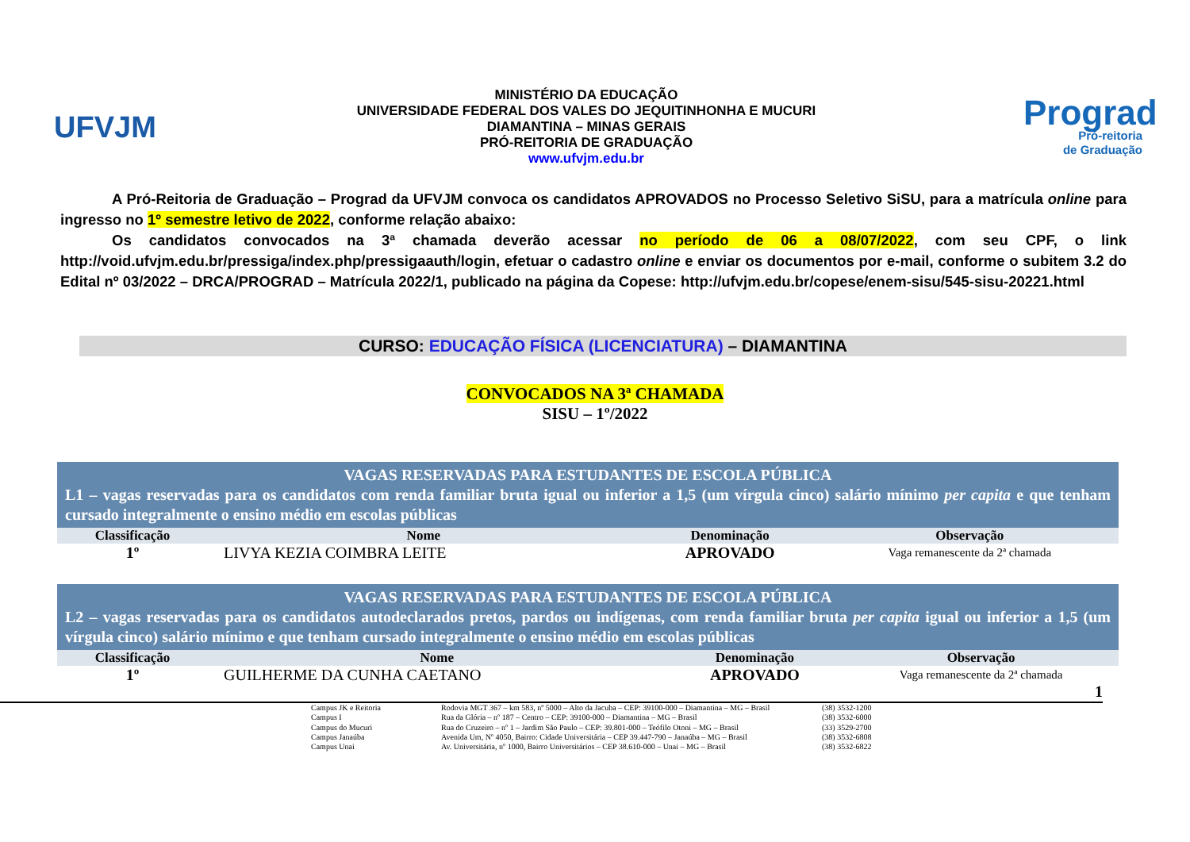UFVJM
MINISTÉRIO DA EDUCAÇÃO
UNIVERSIDADE FEDERAL DOS VALES DO JEQUITINHONHA E MUCURI
DIAMANTINA – MINAS GERAIS
PRÓ-REITORIA DE GRADUAÇÃO
www.ufvjm.edu.br
Prograd
Pró-reitoria
de Graduação
A Pró-Reitoria de Graduação – Prograd da UFVJM convoca os candidatos APROVADOS no Processo Seletivo SiSU, para a matrícula online para ingresso no 1º semestre letivo de 2022, conforme relação abaixo:
Os candidatos convocados na 3ª chamada deverão acessar no período de 06 a 08/07/2022, com seu CPF, o link http://void.ufvjm.edu.br/pressiga/index.php/pressigaauth/login, efetuar o cadastro online e enviar os documentos por e-mail, conforme o subitem 3.2 do Edital nº 03/2022 – DRCA/PROGRAD – Matrícula 2022/1, publicado na página da Copese: http://ufvjm.edu.br/copese/enem-sisu/545-sisu-20221.html
CURSO: EDUCAÇÃO FÍSICA (LICENCIATURA) – DIAMANTINA
CONVOCADOS NA 3ª CHAMADA
SISU – 1º/2022
| VAGAS RESERVADAS PARA ESTUDANTES DE ESCOLA PÚBLICA L1 – vagas reservadas para os candidatos com renda familiar bruta igual ou inferior a 1,5 (um vírgula cinco) salário mínimo per capita e que tenham cursado integralmente o ensino médio em escolas públicas | | | |
| --- | --- | --- | --- |
| Classificação | Nome | Denominação | Observação |
| 1º | LIVYA KEZIA COIMBRA LEITE | APROVADO | Vaga remanescente da 2ª chamada |
| VAGAS RESERVADAS PARA ESTUDANTES DE ESCOLA PÚBLICA L2 – vagas reservadas para os candidatos autodeclarados pretos, pardos ou indígenas, com renda familiar bruta per capita igual ou inferior a 1,5 (um vírgula cinco) salário mínimo e que tenham cursado integralmente o ensino médio em escolas públicas | | | |
| --- | --- | --- | --- |
| Classificação | Nome | Denominação | Observação |
| 1º | GUILHERME DA CUNHA CAETANO | APROVADO | Vaga remanescente da 2ª chamada |
1
Campus JK e Reitoria Rodovia MGT 367 – km 583, nº 5000 – Alto da Jacuba – CEP: 39100-000 – Diamantina – MG – Brasil (38) 3532-1200 Campus I Rua da Glória – nº 187 – Centro – CEP: 39100-000 – Diamantina – MG – Brasil (38) 3532-6000 Campus do Mucuri Rua do Cruzeiro – nº 1 – Jardim São Paulo – CEP: 39.801-000 – Teófilo Otoni – MG – Brasil (33) 3529-2700 Campus Janaúba Avenida Um, Nº 4050, Bairro: Cidade Universitária – CEP 39.447-790 – Janaúba – MG – Brasil (38) 3532-6808 Campus Unai Av. Universitária, nº 1000, Bairro Universitários – CEP 38.610-000 – Unai – MG – Brasil (38) 3532-6822